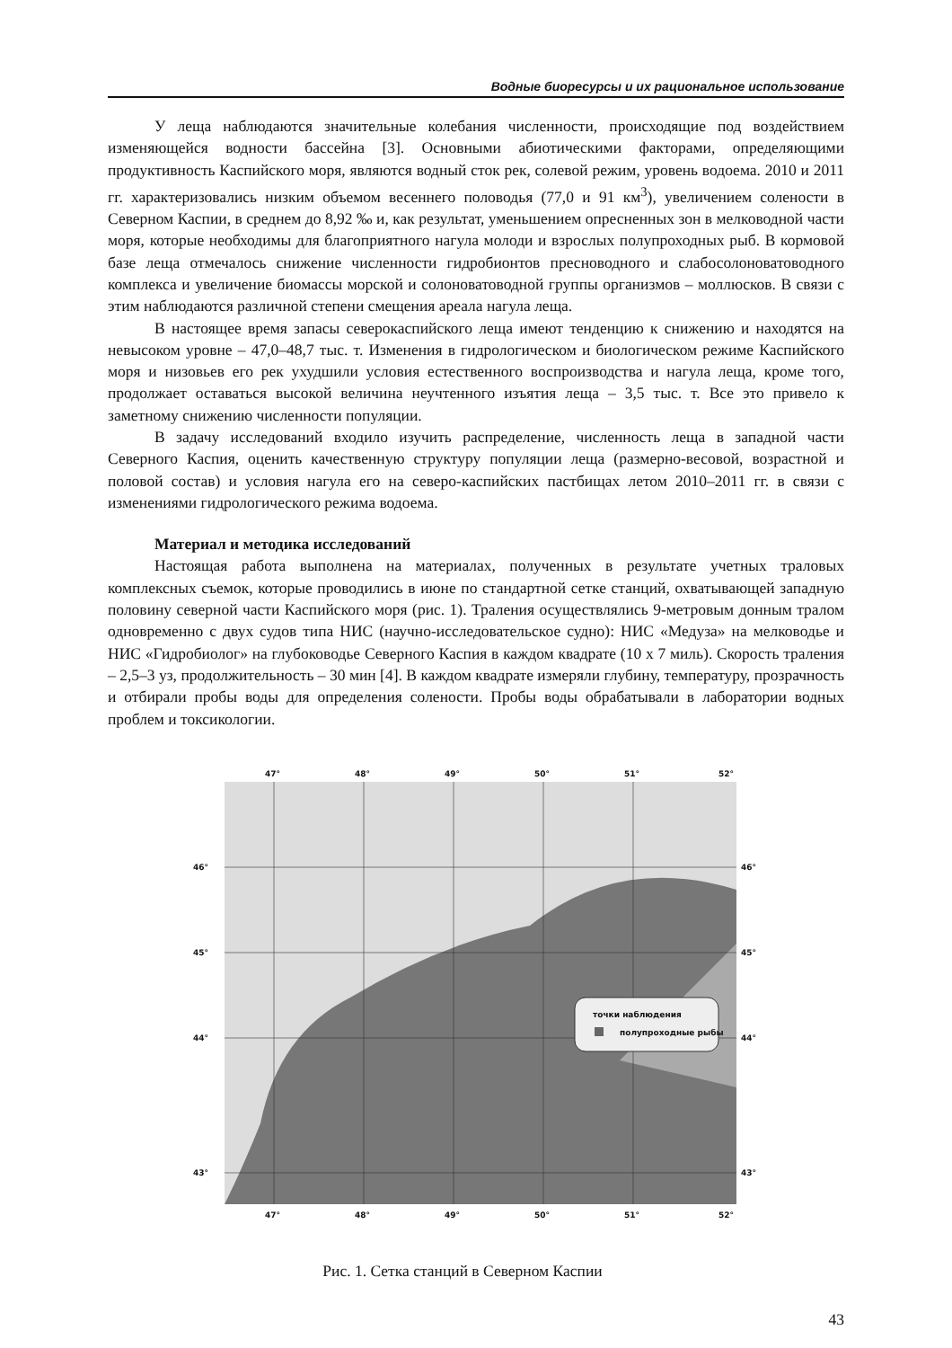Водные биоресурсы и их рациональное использование
У леща наблюдаются значительные колебания численности, происходящие под воздейст­вием изменяющейся водности бассейна [3]. Основными абиотическими факторами, опреде­ляющими продуктивность Каспийского моря, являются водный сток рек, солевой режим, уро­вень водоема. 2010 и 2011 гг. характеризовались низким объемом весеннего половодья (77,0 и 91 км<sup>3</sup>), увеличением солености в Северном Каспии, в среднем до 8,92 ‰ и, как резуль­тат, уменьшением опресненных зон в мелководной части моря, которые необходимы для благо­приятного нагула молоди и взрослых полупроходных рыб. В кормовой базе леща отмечалось снижение численности гидробионтов пресноводного и слабосолоноватоводного комплекса и увеличение биомассы морской и солоноватоводной группы организмов – моллюсков. В связи с этим наблюдаются различной степени смещения ареала нагула леща.
В настоящее время запасы северокаспийского леща имеют тенденцию к снижению и нахо­дятся на невысоком уровне – 47,0–48,7 тыс. т. Изменения в гидрологическом и биологическом режиме Каспийского моря и низовьев его рек ухудшили условия естественного воспроизводства и нагула леща, кроме того, продолжает оставаться высокой величина неучтенного изъятия леща – 3,5 тыс. т. Все это привело к заметному снижению численности популяции.
В задачу исследований входило изучить распределение, численность леща в западной части Северного Каспия, оценить качественную структуру популяции леща (размерно-весовой, возрастной и половой состав) и условия нагула его на северо-каспийских пастбищах летом 2010–2011 гг. в связи с изменениями гидрологического режима водоема.
Материал и методика исследований
Настоящая работа выполнена на материалах, полученных в результате учетных траловых комплексных съемок, которые проводились в июне по стандартной сетке станций, охватываю­щей западную половину северной части Каспийского моря (рис. 1). Траления осуществлялись 9-метровым донным тралом одновременно с двух судов типа НИС (научно-исследовательское судно): НИС «Медуза» на мелководье и НИС «Гидробиолог» на глубоководье Северного Каспия в каждом квадрате (10 х 7 миль). Скорость траления – 2,5–3 уз, продолжительность – 30 мин [4]. В каждом квадрате измеряли глубину, температуру, прозрачность и отбирали пробы воды для оп­ределения солености. Пробы воды обрабатывали в лаборатории водных проблем и токсикологии.
47°
48°
49°
50°
51°
52°
47°
48°
49°
50°
51°
52°
46°
45°
44°
43°
46°
45°
44°
43°
точки наблюдения
полупроходные рыбы
Рис. 1. Сетка станций в Северном Каспии
43